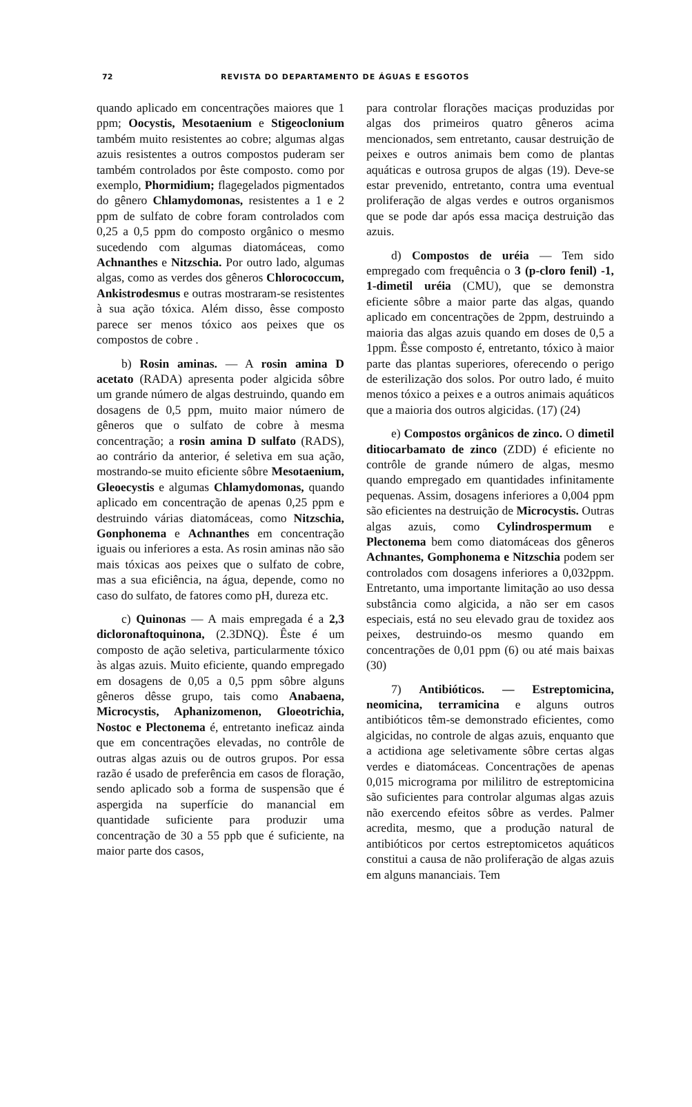72 REVISTA DO DEPARTAMENTO DE ÁGUAS E ESGOTOS
quando aplicado em concentrações maiores que 1 ppm; Oocystis, Mesotaenium e Stigeoclonium também muito resistentes ao cobre; algumas algas azuis resistentes a outros compostos puderam ser também controlados por êste composto. como por exemplo, Phormidium; flagegelados pigmentados do gênero Chlamydomonas, resistentes a 1 e 2 ppm de sulfato de cobre foram controlados com 0,25 a 0,5 ppm do composto orgânico o mesmo sucedendo com algumas diatomáceas, como Achnanthes e Nitzschia. Por outro lado, algumas algas, como as verdes dos gêneros Chlorococcum, Ankistrodesmus e outras mostraram-se resistentes à sua ação tóxica. Além disso, êsse composto parece ser menos tóxico aos peixes que os compostos de cobre .
b) Rosin aminas. — A rosin amina D acetato (RADA) apresenta poder algicida sôbre um grande número de algas destruindo, quando em dosagens de 0,5 ppm, muito maior número de gêneros que o sulfato de cobre à mesma concentração; a rosin amina D sulfato (RADS), ao contrário da anterior, é seletiva em sua ação, mostrando-se muito eficiente sôbre Mesotaenium, Gleoecystis e algumas Chlamydomonas, quando aplicado em concentração de apenas 0,25 ppm e destruindo várias diatomáceas, como Nitzschia, Gonphonema e Achnanthes em concentração iguais ou inferiores a esta. As rosin aminas não são mais tóxicas aos peixes que o sulfato de cobre, mas a sua eficiência, na água, depende, como no caso do sulfato, de fatores como pH, dureza etc.
c) Quinonas — A mais empregada é a 2,3 dicloronaftoquinona, (2.3DNQ). Êste é um composto de ação seletiva, particularmente tóxico às algas azuis. Muito eficiente, quando empregado em dosagens de 0,05 a 0,5 ppm sôbre alguns gêneros dêsse grupo, tais como Anabaena, Microcystis, Aphanizomenon, Gloeotrichia, Nostoc e Plectonema é, entretanto ineficaz ainda que em concentrações elevadas, no contrôle de outras algas azuis ou de outros grupos. Por essa razão é usado de preferência em casos de floração, sendo aplicado sob a forma de suspensão que é aspergida na superfície do manancial em quantidade suficiente para produzir uma concentração de 30 a 55 ppb que é suficiente, na maior parte dos casos,
para controlar florações maciças produzidas por algas dos primeiros quatro gêneros acima mencionados, sem entretanto, causar destruição de peixes e outros animais bem como de plantas aquáticas e outrosa grupos de algas (19). Deve-se estar prevenido, entretanto, contra uma eventual proliferação de algas verdes e outros organismos que se pode dar após essa maciça destruição das azuis.
d) Compostos de uréia — Tem sido empregado com frequência o 3 (p-cloro fenil) -1, 1-dimetil uréia (CMU), que se demonstra eficiente sôbre a maior parte das algas, quando aplicado em concentrações de 2ppm, destruindo a maioria das algas azuis quando em doses de 0,5 a 1ppm. Êsse composto é, entretanto, tóxico à maior parte das plantas superiores, oferecendo o perigo de esterilização dos solos. Por outro lado, é muito menos tóxico a peixes e a outros animais aquáticos que a maioria dos outros algicidas. (17) (24)
e) Compostos orgânicos de zinco. O dimetil ditiocarbamato de zinco (ZDD) é eficiente no contrôle de grande número de algas, mesmo quando empregado em quantidades infinitamente pequenas. Assim, dosagens inferiores a 0,004 ppm são eficientes na destruição de Microcystis. Outras algas azuis, como Cylindrospermum e Plectonema bem como diatomáceas dos gêneros Achnantes, Gomphonema e Nitzschia podem ser controlados com dosagens inferiores a 0,032ppm. Entretanto, uma importante limitação ao uso dessa substância como algicida, a não ser em casos especiais, está no seu elevado grau de toxidez aos peixes, destruindo-os mesmo quando em concentrações de 0,01 ppm (6) ou até mais baixas (30)
7) Antibióticos. — Estreptomicina, neomicina, terramicina e alguns outros antibióticos têm-se demonstrado eficientes, como algicidas, no controle de algas azuis, enquanto que a actidiona age seletivamente sôbre certas algas verdes e diatomáceas. Concentrações de apenas 0,015 micrograma por mililitro de estreptomicina são suficientes para controlar algumas algas azuis não exercendo efeitos sôbre as verdes. Palmer acredita, mesmo, que a produção natural de antibióticos por certos estreptomicetos aquáticos constitui a causa de não proliferação de algas azuis em alguns mananciais. Tem